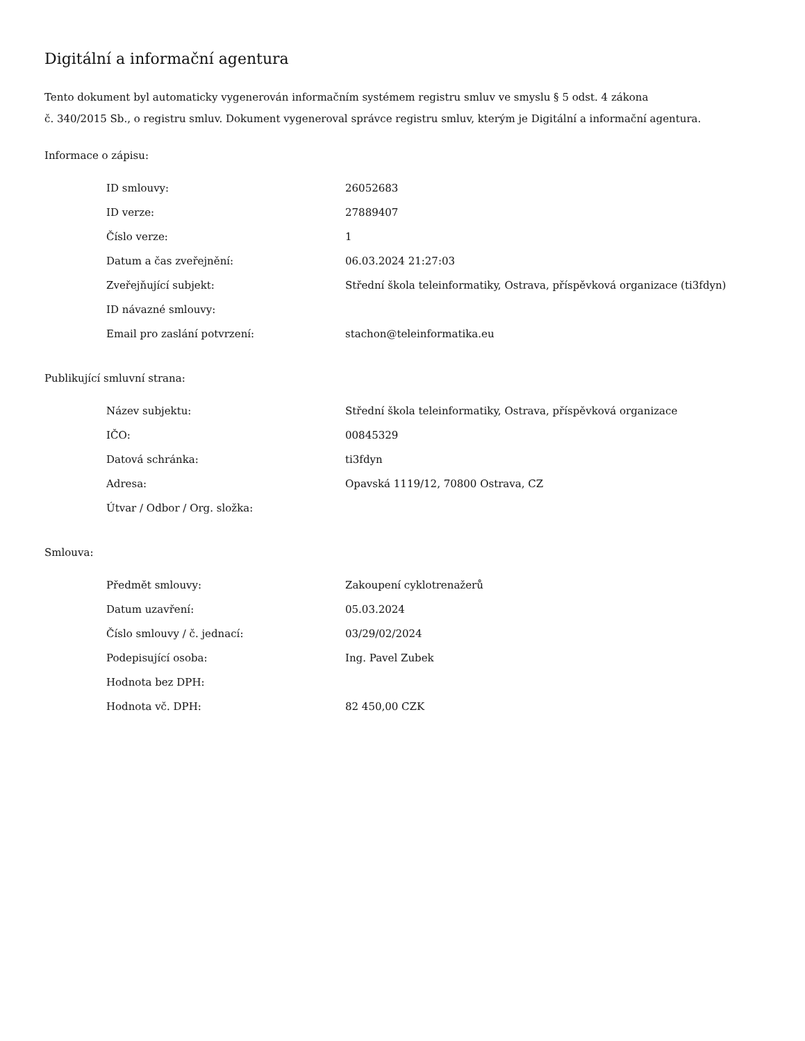Digitální a informační agentura
Tento dokument byl automaticky vygenerován informačním systémem registru smluv ve smyslu § 5 odst. 4 zákona
č. 340/2015 Sb., o registru smluv. Dokument vygeneroval správce registru smluv, kterým je Digitální a informační agentura.
Informace o zápisu:
| ID smlouvy: | 26052683 |
| ID verze: | 27889407 |
| Číslo verze: | 1 |
| Datum a čas zveřejnění: | 06.03.2024 21:27:03 |
| Zveřejňující subjekt: | Střední škola teleinformatiky, Ostrava, příspěvková organizace (ti3fdyn) |
| ID návazné smlouvy: | |
| Email pro zaslání potvrzení: | stachon@teleinformatika.eu |
Publikující smluvní strana:
| Název subjektu: | Střední škola teleinformatiky, Ostrava, příspěvková organizace |
| IČO: | 00845329 |
| Datová schránka: | ti3fdyn |
| Adresa: | Opavská 1119/12, 70800 Ostrava, CZ |
| Útvar / Odbor / Org. složka: | |
Smlouva:
| Předmět smlouvy: | Zakoupení cyklotrenažerů |
| Datum uzavření: | 05.03.2024 |
| Číslo smlouvy / č. jednací: | 03/29/02/2024 |
| Podepisující osoba: | Ing. Pavel Zubek |
| Hodnota bez DPH: | |
| Hodnota vč. DPH: | 82 450,00 CZK |